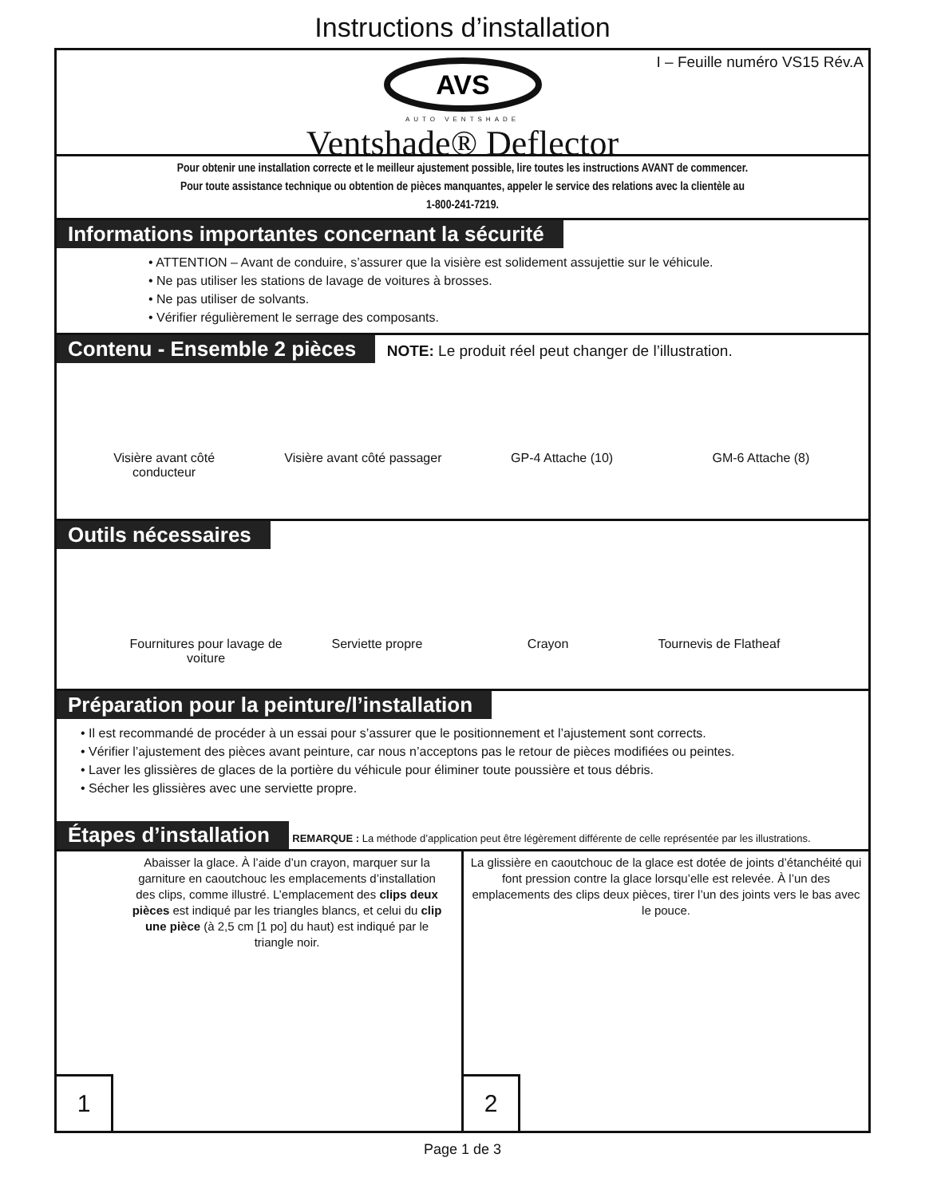Instructions d’installation
I – Feuille numéro VS15 Rév.A
AVS
AUTO VENTSHADE
Ventshade® Deflector
Pour obtenir une installation correcte et le meilleur ajustement possible, lire toutes les instructions AVANT de commencer.
Pour toute assistance technique ou obtention de pièces manquantes, appeler le service des relations avec la clientèle au
1-800-241-7219.
Informations importantes concernant la sécurité
• ATTENTION – Avant de conduire, s’assurer que la visière est solidement assujettie sur le véhicule.
• Ne pas utiliser les stations de lavage de voitures à brosses.
• Ne pas utiliser de solvants.
• Vérifier régulièrement le serrage des composants.
Contenu - Ensemble 2 pièces NOTE: Le produit réel peut changer de l’illustration.
Visière avant côté conducteur
Visière avant côté passager
GP-4 Attache (10) GM-6 Attache (8)
Outils nécessaires
Fournitures pour lavage de voiture
Serviette propre Crayon Tournevis de Flatheaf
Préparation pour la peinture/l’installation
• Il est recommandé de procéder à un essai pour s’assurer que le positionnement et l’ajustement sont corrects.
• Vérifier l’ajustement des pièces avant peinture, car nous n’acceptons pas le retour de pièces modifiées ou peintes.
• Laver les glissières de glaces de la portière du véhicule pour éliminer toute poussière et tous débris.
• Sécher les glissières avec une serviette propre.
Étapes d’installation REMARQUE : La méthode d’application peut être légèrement différente de celle représentée par les illustrations.
Abaisser la glace. À l’aide d’un crayon, marquer sur la garniture en caoutchouc les emplacements d’installation des clips, comme illustré. L’emplacement des clips deux pièces est indiqué par les triangles blancs, et celui du clip une pièce (à 2,5 cm [1 po] du haut) est indiqué par le triangle noir.
1
La glissière en caoutchouc de la glace est dotée de joints d’étanchéité qui font pression contre la glace lorsqu’elle est relevée. À l’un des emplacements des clips deux pièces, tirer l’un des joints vers le bas avec le pouce.
2
Page 1 de 3